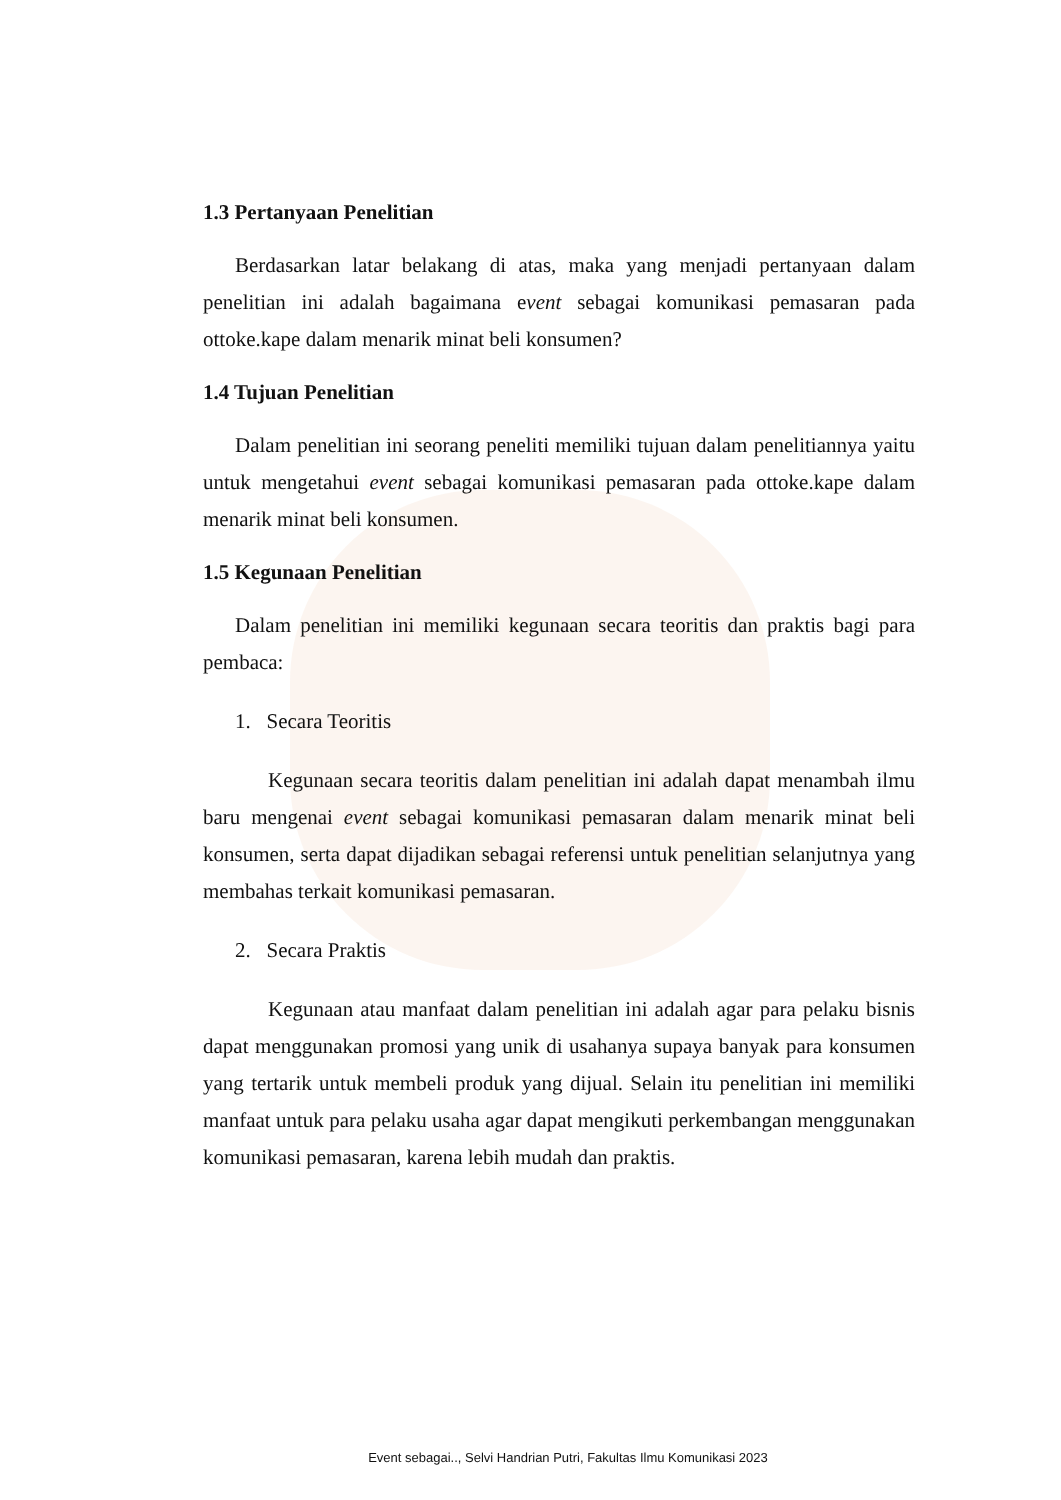1.3 Pertanyaan Penelitian
Berdasarkan latar belakang di atas, maka yang menjadi pertanyaan dalam penelitian ini adalah bagaimana event sebagai komunikasi pemasaran pada ottoke.kape dalam menarik minat beli konsumen?
1.4 Tujuan Penelitian
Dalam penelitian ini seorang peneliti memiliki tujuan dalam penelitiannya yaitu untuk mengetahui event sebagai komunikasi pemasaran pada ottoke.kape dalam menarik minat beli konsumen.
1.5 Kegunaan Penelitian
Dalam penelitian ini memiliki kegunaan secara teoritis dan praktis bagi para pembaca:
1. Secara Teoritis
Kegunaan secara teoritis dalam penelitian ini adalah dapat menambah ilmu baru mengenai event sebagai komunikasi pemasaran dalam menarik minat beli konsumen, serta dapat dijadikan sebagai referensi untuk penelitian selanjutnya yang membahas terkait komunikasi pemasaran.
2. Secara Praktis
Kegunaan atau manfaat dalam penelitian ini adalah agar para pelaku bisnis dapat menggunakan promosi yang unik di usahanya supaya banyak para konsumen yang tertarik untuk membeli produk yang dijual. Selain itu penelitian ini memiliki manfaat untuk para pelaku usaha agar dapat mengikuti perkembangan menggunakan komunikasi pemasaran, karena lebih mudah dan praktis.
Event sebagai.., Selvi Handrian Putri, Fakultas Ilmu Komunikasi 2023